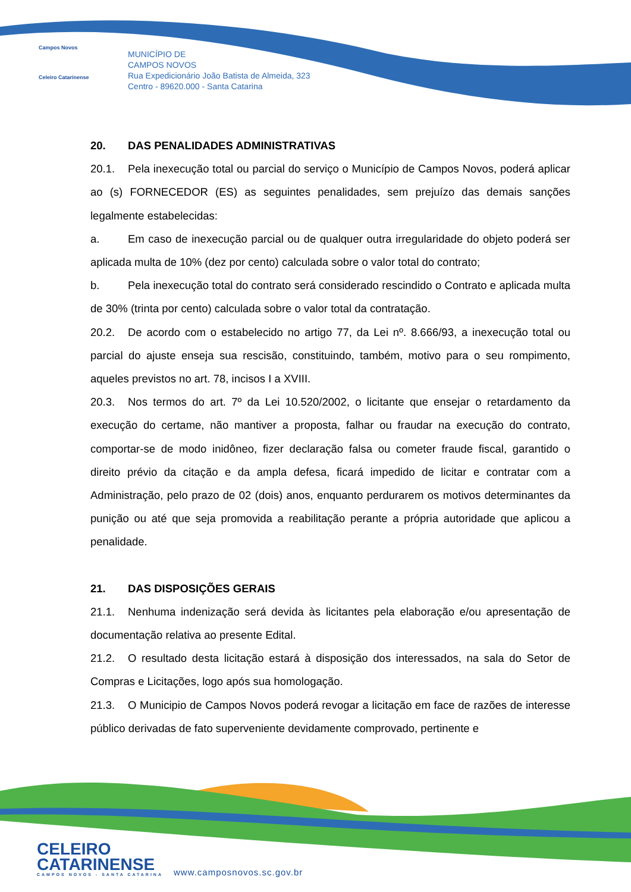Campos Novos
Celeiro Catarinense
MUNICÍPIO DE
CAMPOS NOVOS
Rua Expedicionário João Batista de Almeida, 323
Centro - 89620.000 - Santa Catarina
20. DAS PENALIDADES ADMINISTRATIVAS
20.1. Pela inexecução total ou parcial do serviço o Município de Campos Novos, poderá aplicar ao (s) FORNECEDOR (ES) as seguintes penalidades, sem prejuízo das demais sanções legalmente estabelecidas:
a. Em caso de inexecução parcial ou de qualquer outra irregularidade do objeto poderá ser aplicada multa de 10% (dez por cento) calculada sobre o valor total do contrato;
b. Pela inexecução total do contrato será considerado rescindido o Contrato e aplicada multa de 30% (trinta por cento) calculada sobre o valor total da contratação.
20.2. De acordo com o estabelecido no artigo 77, da Lei nº. 8.666/93, a inexecução total ou parcial do ajuste enseja sua rescisão, constituindo, também, motivo para o seu rompimento, aqueles previstos no art. 78, incisos I a XVIII.
20.3. Nos termos do art. 7º da Lei 10.520/2002, o licitante que ensejar o retardamento da execução do certame, não mantiver a proposta, falhar ou fraudar na execução do contrato, comportar-se de modo inidôneo, fizer declaração falsa ou cometer fraude fiscal, garantido o direito prévio da citação e da ampla defesa, ficará impedido de licitar e contratar com a Administração, pelo prazo de 02 (dois) anos, enquanto perdurarem os motivos determinantes da punição ou até que seja promovida a reabilitação perante a própria autoridade que aplicou a penalidade.
21. DAS DISPOSIÇÕES GERAIS
21.1. Nenhuma indenização será devida às licitantes pela elaboração e/ou apresentação de documentação relativa ao presente Edital.
21.2. O resultado desta licitação estará à disposição dos interessados, na sala do Setor de Compras e Licitações, logo após sua homologação.
21.3. O Municipio de Campos Novos poderá revogar a licitação em face de razões de interesse público derivadas de fato superveniente devidamente comprovado, pertinente e
CELEIRO
CATARINENSE
CAMPOS NOVOS - SANTA CATARINA
www.camposnovos.sc.gov.br